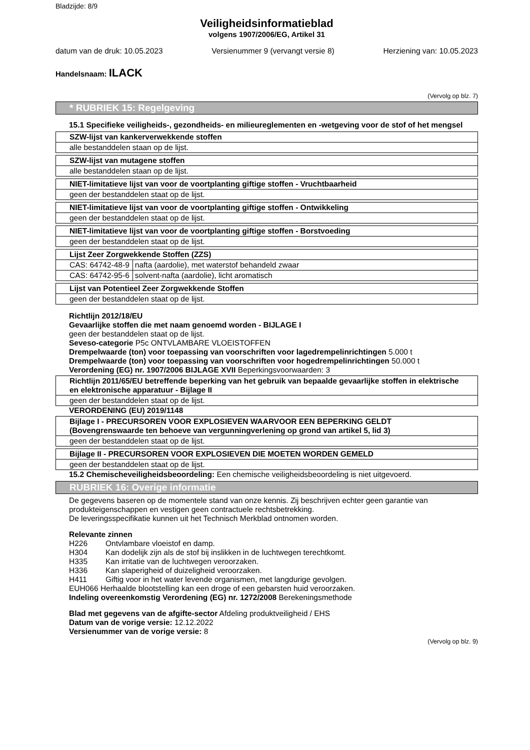Bladzijde: 8/9
Veiligheidsinformatieblad
volgens 1907/2006/EG, Artikel 31
datum van de druk: 10.05.2023 Versienummer 9 (vervangt versie 8) Herziening van: 10.05.2023
Handelsnaam: ILACK
(Vervolg op blz. 7)
* RUBRIEK 15: Regelgeving
15.1 Specifieke veiligheids-, gezondheids- en milieureglementen en -wetgeving voor de stof of het mengsel
| SZW-lijst van kankerverwekkende stoffen |
| --- |
| alle bestanddelen staan op de lijst. |
| SZW-lijst van mutagene stoffen |
| --- |
| alle bestanddelen staan op de lijst. |
| NIET-limitatieve lijst van voor de voortplanting giftige stoffen - Vruchtbaarheid |
| --- |
| geen der bestanddelen staat op de lijst. |
| NIET-limitatieve lijst van voor de voortplanting giftige stoffen - Ontwikkeling |
| --- |
| geen der bestanddelen staat op de lijst. |
| NIET-limitatieve lijst van voor de voortplanting giftige stoffen - Borstvoeding |
| --- |
| geen der bestanddelen staat op de lijst. |
| Lijst Zeer Zorgwekkende Stoffen (ZZS) | |
| --- | --- |
| CAS: 64742-48-9 | nafta (aardolie), met waterstof behandeld zwaar |
| CAS: 64742-95-6 | solvent-nafta (aardolie), licht aromatisch |
| Lijst van Potentieel Zeer Zorgwekkende Stoffen |
| --- |
| geen der bestanddelen staat op de lijst. |
Richtlijn 2012/18/EU
Gevaarlijke stoffen die met naam genoemd worden - BIJLAGE I
geen der bestanddelen staat op de lijst.
Seveso-categorie P5c ONTVLAMBARE VLOEISTOFFEN
Drempelwaarde (ton) voor toepassing van voorschriften voor lagedrempelinrichtingen 5.000 t
Drempelwaarde (ton) voor toepassing van voorschriften voor hogedrempelinrichtingen 50.000 t
Verordening (EG) nr. 1907/2006 BIJLAGE XVII Beperkingsvoorwaarden: 3
| Richtlijn 2011/65/EU betreffende beperking van het gebruik van bepaalde gevaarlijke stoffen in elektrische en elektronische apparatuur - Bijlage II |
| --- |
| geen der bestanddelen staat op de lijst. |
VERORDENING (EU) 2019/1148
| Bijlage I - PRECURSOREN VOOR EXPLOSIEVEN WAARVOOR EEN BEPERKING GELDT (Bovengrenswaarde ten behoeve van vergunningverlening op grond van artikel 5, lid 3) |
| --- |
| geen der bestanddelen staat op de lijst. |
| Bijlage II - PRECURSOREN VOOR EXPLOSIEVEN DIE MOETEN WORDEN GEMELD |
| --- |
| geen der bestanddelen staat op de lijst. |
15.2 Chemischeveiligheidsbeoordeling: Een chemische veiligheidsbeoordeling is niet uitgevoerd.
RUBRIEK 16: Overige informatie
De gegevens baseren op de momentele stand van onze kennis. Zij beschrijven echter geen garantie van produkteigenschappen en vestigen geen contractuele rechtsbetrekking.
De leveringsspecifikatie kunnen uit het Technisch Merkblad ontnomen worden.
Relevante zinnen
H226 Ontvlambare vloeistof en damp.
H304 Kan dodelijk zijn als de stof bij inslikken in de luchtwegen terechtkomt.
H335 Kan irritatie van de luchtwegen veroorzaken.
H336 Kan slaperigheid of duizeligheid veroorzaken.
H411 Giftig voor in het water levende organismen, met langdurige gevolgen.
EUH066 Herhaalde blootstelling kan een droge of een gebarsten huid veroorzaken.
Indeling overeenkomstig Verordening (EG) nr. 1272/2008 Berekeningsmethode
Blad met gegevens van de afgifte-sector Afdeling produktveiligheid / EHS
Datum van de vorige versie: 12.12.2022
Versienummer van de vorige versie: 8
(Vervolg op blz. 9)